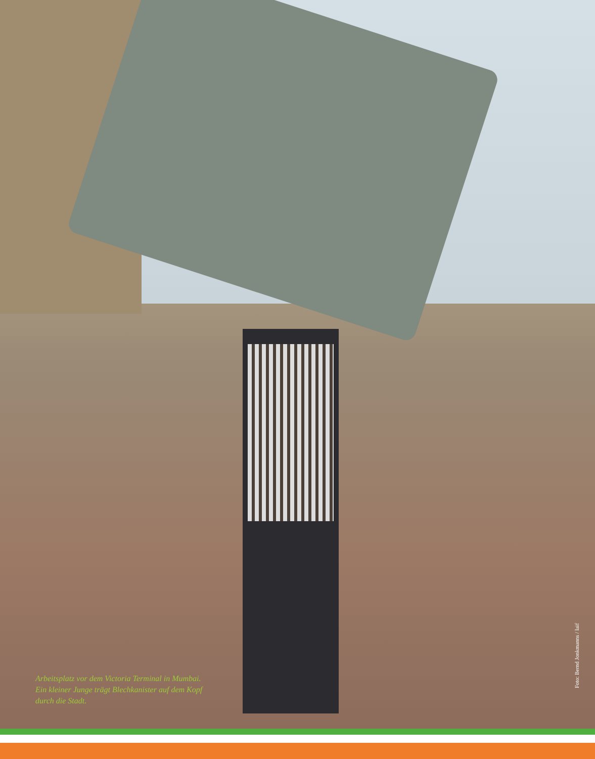Arbeitsplatz vor dem Victoria Terminal in Mumbai. Ein kleiner Junge trägt Blechkanister auf dem Kopf durch die Stadt.
Foto: Bernd Jonkmanns / laif